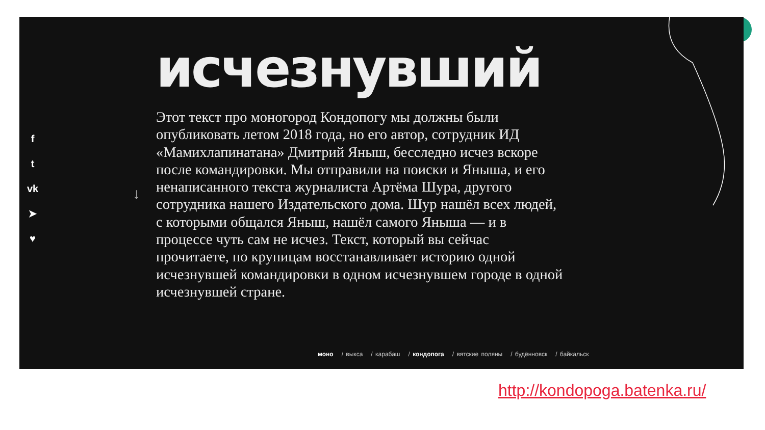f
t
vk
➤
♥
исчезнувший
↓
Этот текст про моногород Кондопогу мы должны были опубликовать летом 2018 года, но его автор, сотрудник ИД «Мамихлапинатана» Дмитрий Яныш, бесследно исчез вскоре после командировки. Мы отправили на поиски и Яныша, и его ненаписанного текста журналиста Артёма Шура, другого сотрудника нашего Издательского дома. Шур нашёл всех людей, с которыми общался Яныш, нашёл самого Яныша — и в процессе чуть сам не исчез. Текст, который вы сейчас прочитаете, по крупицам восстанавливает историю одной исчезнувшей командировки в одном исчезнувшем городе в одной исчезнувшей стране.
моно / выкса / карабаш / кондопога / вятские поляны / будённовск / байкальск
http://kondopoga.batenka.ru/